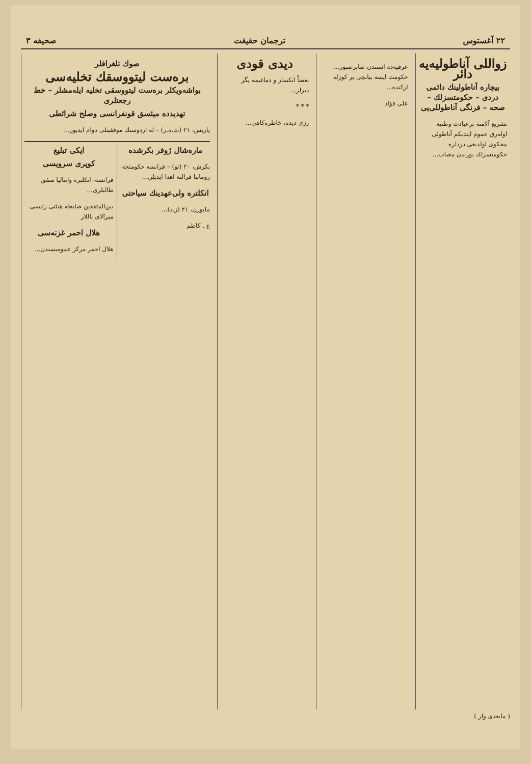۲۲ آغستوس ترجمان حقیقت صحیفه ۳
زواللی آناطولیه‌یه دائر
بیچاره آناطولینك دائمی دردی – حكومتسزلك – صحه – فرنگی آناطوللی‌یی
تشریع آلامنه برعبادت وطنیه اوله‌رق عموم ایتدیکم آناطولی محكوی اولدیغی دردلره حكومتسزلك بوزندن مصاب...
عرفیه‌ده استندن صابرصبور... حكومت ایسه بیانچی بر كوزله اركنده...
علی فؤاد
دیدی قودی
بعضاً انكسار و دماغیمه یگر دیرلر...
* * *
رژی دیده، خاطره‌كاهی...
صوك تلغرافلر
برەست لیتووسقك تخلیه‌سی
بواشه‌ویكلر برەست لیتووسقی تخلیه ایله‌مشلر – خط رجعتلری
تهدیدده میئسق قونفرانسی وصلح شرائطی
پاریس، ۲۱ (ت.ه.ر) – له اردوسنك موفقیتلی دوام ایدیور...
مارەشال ژوفر بكرشده
بكرش، ۲۰ (ثو) – فرانسه حكومتجه رومانیا قرالنه اهدا ایدیلن...
انكلتره ولی‌عهدینك سیاحتی
ملبورن، ۲۱ (ژ.د)...
ع . كاظم
ایكی تبلیغ
كوپری سرویسی
فرانسه، انكلتره وایتالیا متفق طالبلری...
بین‌المتفقین ضابطه هیئتی رئیسی میرآلای باللار
هلال احمر غزته‌سی
هلال احمر مركز عمومیسندن...
( مابعدی وار )